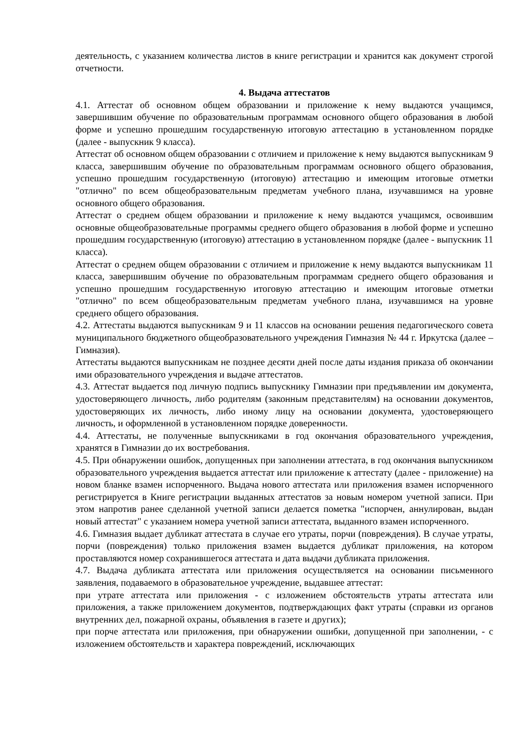деятельность, с указанием количества листов в книге регистрации и хранится как документ строгой отчетности.
4. Выдача аттестатов
4.1. Аттестат об основном общем образовании и приложение к нему выдаются учащимся, завершившим обучение по образовательным программам основного общего образования в любой форме и успешно прошедшим государственную итоговую аттестацию в установленном порядке (далее - выпускник 9 класса).
Аттестат об основном общем образовании с отличием и приложение к нему выдаются выпускникам 9 класса, завершившим обучение по образовательным программам основного общего образования, успешно прошедшим государственную (итоговую) аттестацию и имеющим итоговые отметки "отлично" по всем общеобразовательным предметам учебного плана, изучавшимся на уровне основного общего образования.
Аттестат о среднем общем образовании и приложение к нему выдаются учащимся, освоившим основные общеобразовательные программы среднего общего образования в любой форме и успешно прошедшим государственную (итоговую) аттестацию в установленном порядке (далее - выпускник 11 класса).
Аттестат о среднем общем образовании с отличием и приложение к нему выдаются выпускникам 11 класса, завершившим обучение по образовательным программам среднего общего образования и успешно прошедшим государственную итоговую аттестацию и имеющим итоговые отметки "отлично" по всем общеобразовательным предметам учебного плана, изучавшимся на уровне среднего общего образования.
4.2. Аттестаты выдаются выпускникам 9 и 11 классов на основании решения педагогического совета муниципального бюджетного общеобразовательного учреждения Гимназия № 44 г. Иркутска (далее – Гимназия).
Аттестаты выдаются выпускникам не позднее десяти дней после даты издания приказа об окончании ими образовательного учреждения и выдаче аттестатов.
4.3. Аттестат выдается под личную подпись выпускнику Гимназии при предъявлении им документа, удостоверяющего личность, либо родителям (законным представителям) на основании документов, удостоверяющих их личность, либо иному лицу на основании документа, удостоверяющего личность, и оформленной в установленном порядке доверенности.
4.4. Аттестаты, не полученные выпускниками в год окончания образовательного учреждения, хранятся в Гимназии до их востребования.
4.5. При обнаружении ошибок, допущенных при заполнении аттестата, в год окончания выпускником образовательного учреждения выдается аттестат или приложение к аттестату (далее - приложение) на новом бланке взамен испорченного. Выдача нового аттестата или приложения взамен испорченного регистрируется в Книге регистрации выданных аттестатов за новым номером учетной записи. При этом напротив ранее сделанной учетной записи делается пометка "испорчен, аннулирован, выдан новый аттестат" с указанием номера учетной записи аттестата, выданного взамен испорченного.
4.6. Гимназия выдает дубликат аттестата в случае его утраты, порчи (повреждения). В случае утраты, порчи (повреждения) только приложения взамен выдается дубликат приложения, на котором проставляются номер сохранившегося аттестата и дата выдачи дубликата приложения.
4.7. Выдача дубликата аттестата или приложения осуществляется на основании письменного заявления, подаваемого в образовательное учреждение, выдавшее аттестат:
при утрате аттестата или приложения - с изложением обстоятельств утраты аттестата или приложения, а также приложением документов, подтверждающих факт утраты (справки из органов внутренних дел, пожарной охраны, объявления в газете и других);
при порче аттестата или приложения, при обнаружении ошибки, допущенной при заполнении, - с изложением обстоятельств и характера повреждений, исключающих